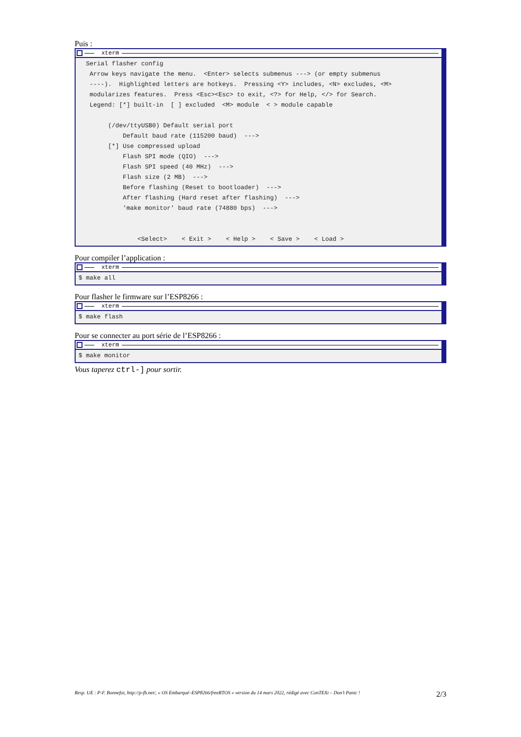Puis :
xterm
  Serial flasher config
   Arrow keys navigate the menu.  <Enter> selects submenus ---> (or empty submenus
   ----).  Highlighted letters are hotkeys.  Pressing <Y> includes, <N> excludes, <M>
   modularizes features.  Press <Esc><Esc> to exit, <?> for Help, </> for Search.
   Legend: [*] built-in  [ ] excluded  <M> module  < > module capable

        (/dev/ttyUSB0) Default serial port
            Default baud rate (115200 baud)  --->
        [*] Use compressed upload
            Flash SPI mode (QIO)  --->
            Flash SPI speed (40 MHz)  --->
            Flash size (2 MB)  --->
            Before flashing (Reset to bootloader)  --->
            After flashing (Hard reset after flashing)  --->
            'make monitor' baud rate (74880 bps)  --->


                <Select>    < Exit >    < Help >    < Save >    < Load >
Pour compiler l’application :
xterm
$ make all
Pour flasher le firmware sur l’ESP8266 :
xterm
$ make flash
Pour se connecter au port série de l’ESP8266 :
xterm
$ make monitor
Vous taperez ctrl-] pour sortir.
Resp. UE : P-F. Bonnefoi, http://p-fb.net/, « OS Embarqué–ESP8266/freeRTOS » version du 14 mars 2022, rédigé avec ConTEXt – Don’t Panic ! 2/3